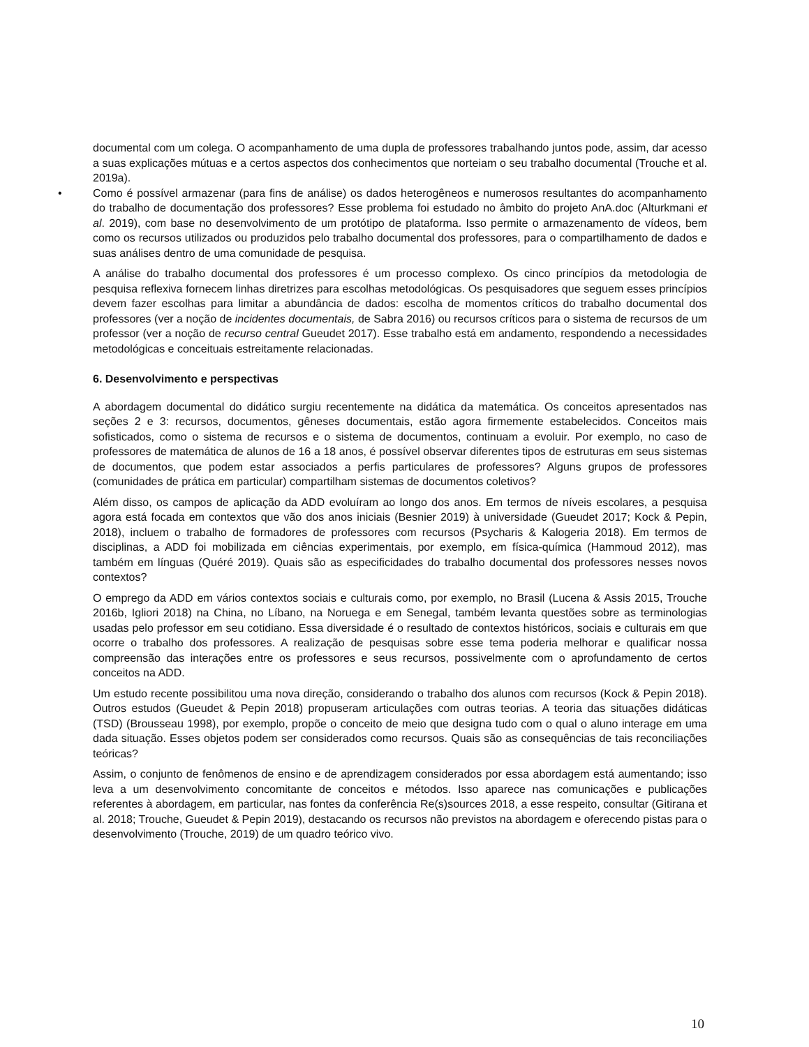documental com um colega. O acompanhamento de uma dupla de professores trabalhando juntos pode, assim, dar acesso a suas explicações mútuas e a certos aspectos dos conhecimentos que norteiam o seu trabalho documental (Trouche et al. 2019a).
• Como é possível armazenar (para fins de análise) os dados heterogêneos e numerosos resultantes do acompanhamento do trabalho de documentação dos professores? Esse problema foi estudado no âmbito do projeto AnA.doc (Alturkmani et al. 2019), com base no desenvolvimento de um protótipo de plataforma. Isso permite o armazenamento de vídeos, bem como os recursos utilizados ou produzidos pelo trabalho documental dos professores, para o compartilhamento de dados e suas análises dentro de uma comunidade de pesquisa.
A análise do trabalho documental dos professores é um processo complexo. Os cinco princípios da metodologia de pesquisa reflexiva fornecem linhas diretrizes para escolhas metodológicas. Os pesquisadores que seguem esses princípios devem fazer escolhas para limitar a abundância de dados: escolha de momentos críticos do trabalho documental dos professores (ver a noção de incidentes documentais, de Sabra 2016) ou recursos críticos para o sistema de recursos de um professor (ver a noção de recurso central Gueudet 2017). Esse trabalho está em andamento, respondendo a necessidades metodológicas e conceituais estreitamente relacionadas.
6. Desenvolvimento e perspectivas
A abordagem documental do didático surgiu recentemente na didática da matemática. Os conceitos apresentados nas seções 2 e 3: recursos, documentos, gêneses documentais, estão agora firmemente estabelecidos. Conceitos mais sofisticados, como o sistema de recursos e o sistema de documentos, continuam a evoluir. Por exemplo, no caso de professores de matemática de alunos de 16 a 18 anos, é possível observar diferentes tipos de estruturas em seus sistemas de documentos, que podem estar associados a perfis particulares de professores? Alguns grupos de professores (comunidades de prática em particular) compartilham sistemas de documentos coletivos?
Além disso, os campos de aplicação da ADD evoluíram ao longo dos anos. Em termos de níveis escolares, a pesquisa agora está focada em contextos que vão dos anos iniciais (Besnier 2019) à universidade (Gueudet 2017; Kock & Pepin, 2018), incluem o trabalho de formadores de professores com recursos (Psycharis & Kalogeria 2018). Em termos de disciplinas, a ADD foi mobilizada em ciências experimentais, por exemplo, em física-química (Hammoud 2012), mas também em línguas (Quéré 2019). Quais são as especificidades do trabalho documental dos professores nesses novos contextos?
O emprego da ADD em vários contextos sociais e culturais como, por exemplo, no Brasil (Lucena & Assis 2015, Trouche 2016b, Igliori 2018) na China, no Líbano, na Noruega e em Senegal, também levanta questões sobre as terminologias usadas pelo professor em seu cotidiano. Essa diversidade é o resultado de contextos históricos, sociais e culturais em que ocorre o trabalho dos professores. A realização de pesquisas sobre esse tema poderia melhorar e qualificar nossa compreensão das interações entre os professores e seus recursos, possivelmente com o aprofundamento de certos conceitos na ADD.
Um estudo recente possibilitou uma nova direção, considerando o trabalho dos alunos com recursos (Kock & Pepin 2018). Outros estudos (Gueudet & Pepin 2018) propuseram articulações com outras teorias. A teoria das situações didáticas (TSD) (Brousseau 1998), por exemplo, propõe o conceito de meio que designa tudo com o qual o aluno interage em uma dada situação. Esses objetos podem ser considerados como recursos. Quais são as consequências de tais reconciliações teóricas?
Assim, o conjunto de fenômenos de ensino e de aprendizagem considerados por essa abordagem está aumentando; isso leva a um desenvolvimento concomitante de conceitos e métodos. Isso aparece nas comunicações e publicações referentes à abordagem, em particular, nas fontes da conferência Re(s)sources 2018, a esse respeito, consultar (Gitirana et al. 2018; Trouche, Gueudet & Pepin 2019), destacando os recursos não previstos na abordagem e oferecendo pistas para o desenvolvimento (Trouche, 2019) de um quadro teórico vivo.
10